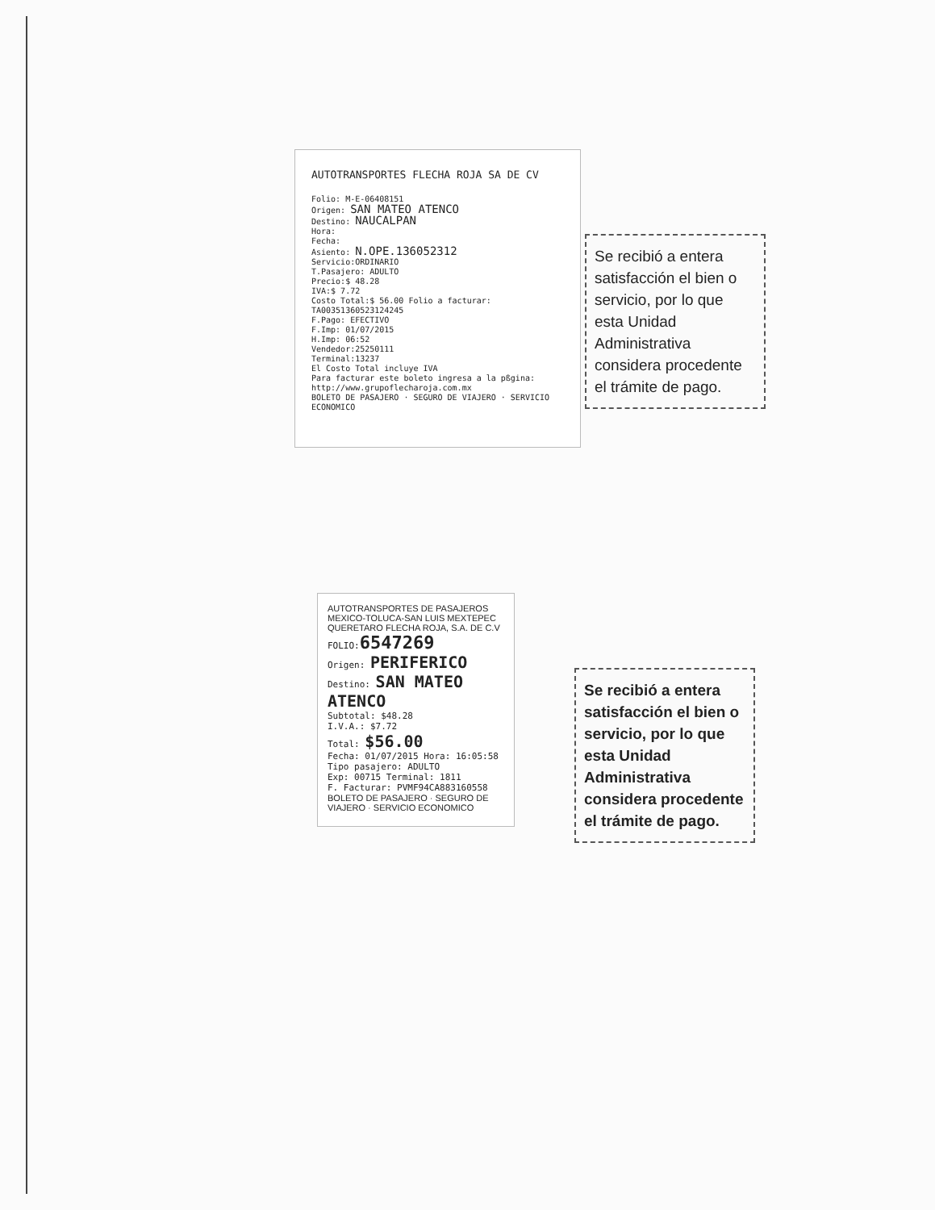AUTOTRANSPORTES FLECHA ROJA SA DE CV
Folio: M-E-06408151
Origen: SAN MATEO ATENCO
Destino: NAUCALPAN
Hora:
Fecha:
Asiento: N.OPE.136052312
Servicio:ORDINARIO
T.Pasajero: ADULTO
Precio:$ 48.28
IVA:$ 7.72
Costo Total:$ 56.00 Folio a facturar: TA00351360523124245
F.Pago: EFECTIVO
F.Imp: 01/07/2015
H.Imp: 06:52
Vendedor:25250111
Terminal:13237
El Costo Total incluye IVA
Para facturar este boleto ingresa a la pßgina:
http://www.grupoflecharoja.com.mx
BOLETO DE PASAJERO · SEGURO DE VIAJERO · SERVICIO ECONOMICO
Se recibió a entera satisfacción el bien o servicio, por lo que esta Unidad Administrativa considera procedente el trámite de pago.
AUTOTRANSPORTES DE PASAJEROS MEXICO-TOLUCA-SAN LUIS MEXTEPEC QUERETARO FLECHA ROJA, S.A. DE C.V
FOLIO:6547269
Origen: PERIFERICO
Destino: SAN MATEO ATENCO
Subtotal: $48.28
I.V.A.: $7.72
Total: $56.00
Fecha: 01/07/2015 Hora: 16:05:58
Tipo pasajero: ADULTO
Exp: 00715 Terminal: 1811
F. Facturar: PVMF94CA883160558
BOLETO DE PASAJERO · SEGURO DE VIAJERO · SERVICIO ECONOMICO
Se recibió a entera satisfacción el bien o servicio, por lo que esta Unidad Administrativa considera procedente el trámite de pago.